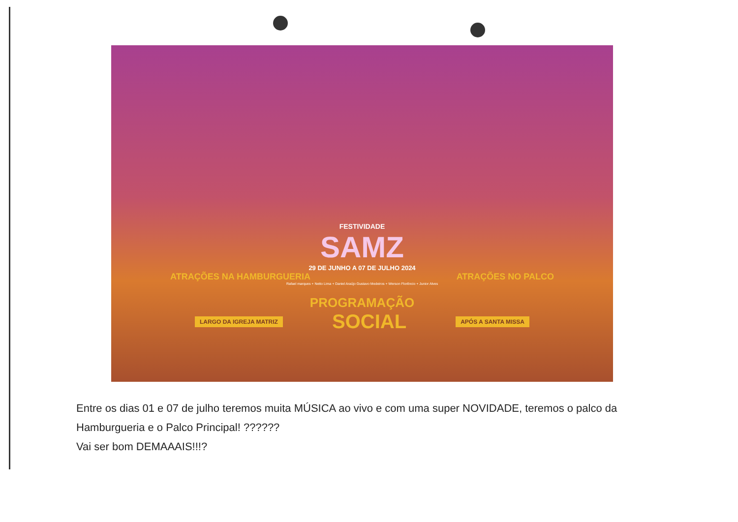FESTIVIDADE
SAMZ
29 DE JUNHO A 07 DE JULHO 2024
ATRAÇÕES NA HAMBURGUERIA ATRAÇÕES NO PALCO
Rafael marques + Netto Lima + Daniel Araújo Gustavo Medeiros + Werson Florêncio + Junior Alves
PROGRAMAÇÃO
LARGO DA IGREJA MATRIZ SOCIAL APÓS A SANTA MISSA
Entre os dias 01 e 07 de julho teremos muita MÚSICA ao vivo e com uma super NOVIDADE, teremos o palco da Hamburgueria e o Palco Principal! ??????
Vai ser bom DEMAAAIS!!!?